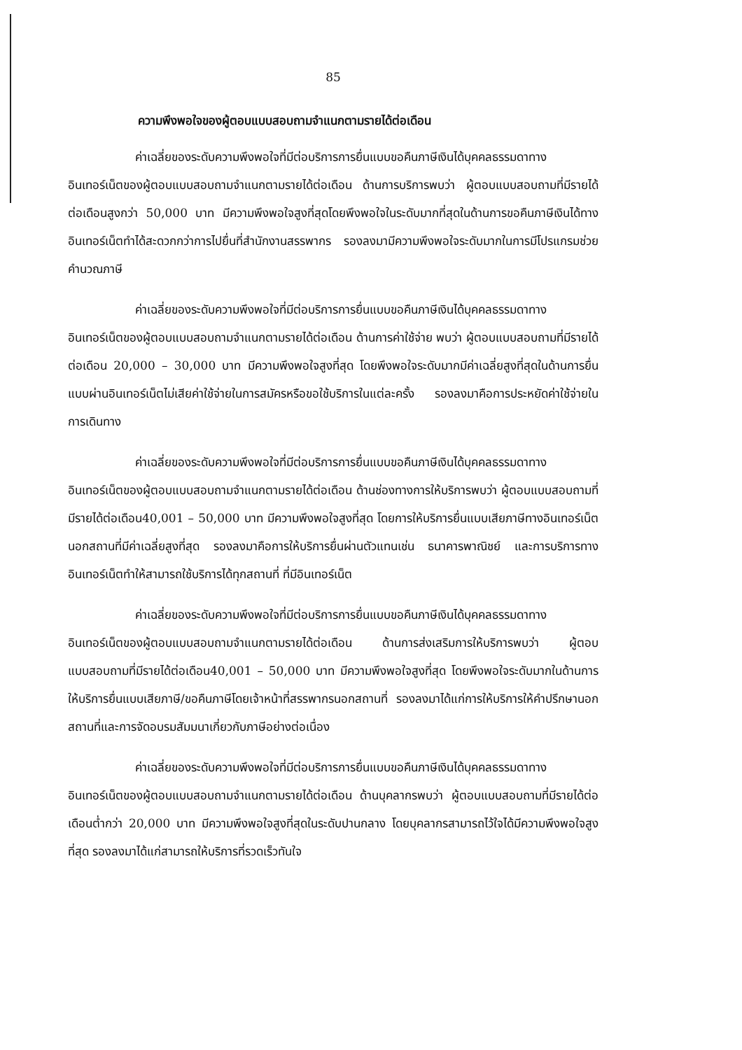85
ความพึงพอใจของผู้ตอบแบบสอบถามจำแนกตามรายได้ต่อเดือน
ค่าเฉลี่ยของระดับความพึงพอใจที่มีต่อบริการการยื่นแบบขอคืนภาษีเงินได้บุคคลธรรมดาทางอินเทอร์เน็ตของผู้ตอบแบบสอบถามจำแนกตามรายได้ต่อเดือน ด้านการบริการพบว่า ผู้ตอบแบบสอบถามที่มีรายได้ต่อเดือนสูงกว่า 50,000 บาท มีความพึงพอใจสูงที่สุดโดยพึงพอใจในระดับมากที่สุดในด้านการขอคืนภาษีเงินได้ทางอินเทอร์เน็ตทำได้สะดวกกว่าการไปยื่นที่สำนักงานสรรพากร รองลงมามีความพึงพอใจระดับมากในการมีโปรแกรมช่วยคำนวณภาษี
ค่าเฉลี่ยของระดับความพึงพอใจที่มีต่อบริการการยื่นแบบขอคืนภาษีเงินได้บุคคลธรรมดาทางอินเทอร์เน็ตของผู้ตอบแบบสอบถามจำแนกตามรายได้ต่อเดือน ด้านการค่าใช้จ่าย พบว่า ผู้ตอบแบบสอบถามที่มีรายได้ต่อเดือน 20,000 – 30,000 บาท มีความพึงพอใจสูงที่สุด โดยพึงพอใจระดับมากมีค่าเฉลี่ยสูงที่สุดในด้านการยื่นแบบผ่านอินเทอร์เน็ตไม่เสียค่าใช้จ่ายในการสมัครหรือขอใช้บริการในแต่ละครั้ง รองลงมาคือการประหยัดค่าใช้จ่ายในการเดินทาง
ค่าเฉลี่ยของระดับความพึงพอใจที่มีต่อบริการการยื่นแบบขอคืนภาษีเงินได้บุคคลธรรมดาทางอินเทอร์เน็ตของผู้ตอบแบบสอบถามจำแนกตามรายได้ต่อเดือน ด้านช่องทางการให้บริการพบว่า ผู้ตอบแบบสอบถามที่มีรายได้ต่อเดือน40,001 – 50,000 บาท มีความพึงพอใจสูงที่สุด โดยการให้บริการยื่นแบบเสียภาษีทางอินเทอร์เน็ตนอกสถานที่มีค่าเฉลี่ยสูงที่สุด รองลงมาคือการให้บริการยื่นผ่านตัวแทนเช่น ธนาคารพาณิชย์ และการบริการทางอินเทอร์เน็ตทำให้สามารถใช้บริการได้ทุกสถานที่ ที่มีอินเทอร์เน็ต
ค่าเฉลี่ยของระดับความพึงพอใจที่มีต่อบริการการยื่นแบบขอคืนภาษีเงินได้บุคคลธรรมดาทางอินเทอร์เน็ตของผู้ตอบแบบสอบถามจำแนกตามรายได้ต่อเดือน ด้านการส่งเสริมการให้บริการพบว่า ผู้ตอบแบบสอบถามที่มีรายได้ต่อเดือน40,001 – 50,000 บาท มีความพึงพอใจสูงที่สุด โดยพึงพอใจระดับมากในด้านการให้บริการยื่นแบบเสียภาษี/ขอคืนภาษีโดยเจ้าหน้าที่สรรพากรนอกสถานที่ รองลงมาได้แก่การให้บริการให้คำปรึกษานอกสถานที่และการจัดอบรมสัมมนาเกี่ยวกับภาษีอย่างต่อเนื่อง
ค่าเฉลี่ยของระดับความพึงพอใจที่มีต่อบริการการยื่นแบบขอคืนภาษีเงินได้บุคคลธรรมดาทางอินเทอร์เน็ตของผู้ตอบแบบสอบถามจำแนกตามรายได้ต่อเดือน ด้านบุคลากรพบว่า ผู้ตอบแบบสอบถามที่มีรายได้ต่อเดือนต่ำกว่า 20,000 บาท มีความพึงพอใจสูงที่สุดในระดับปานกลาง โดยบุคลากรสามารถไว้ใจได้มีความพึงพอใจสูงที่สุด รองลงมาได้แก่สามารถให้บริการที่รวดเร็วทันใจ